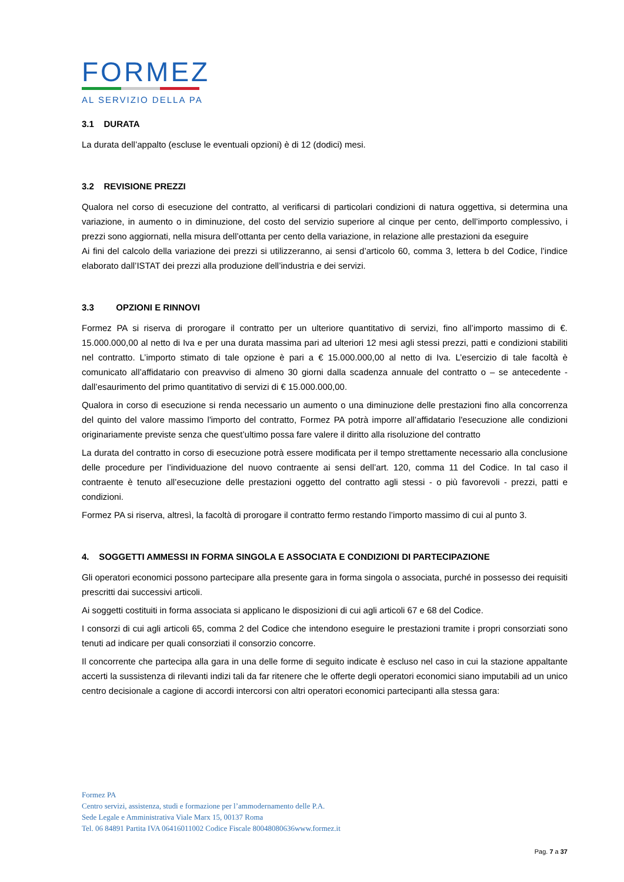FORMEZ
AL SERVIZIO DELLA PA
3.1 DURATA
La durata dell’appalto (escluse le eventuali opzioni) è di 12 (dodici) mesi.
3.2 REVISIONE PREZZI
Qualora nel corso di esecuzione del contratto, al verificarsi di particolari condizioni di natura oggettiva, si determina una variazione, in aumento o in diminuzione, del costo del servizio superiore al cinque per cento, dell’importo complessivo, i prezzi sono aggiornati, nella misura dell’ottanta per cento della variazione, in relazione alle prestazioni da eseguire
Ai fini del calcolo della variazione dei prezzi si utilizzeranno, ai sensi d’articolo 60, comma 3, lettera b del Codice, l’indice elaborato dall’ISTAT dei prezzi alla produzione dell’industria e dei servizi.
3.3 OPZIONI E RINNOVI
Formez PA si riserva di prorogare il contratto per un ulteriore quantitativo di servizi, fino all’importo massimo di €. 15.000.000,00 al netto di Iva e per una durata massima pari ad ulteriori 12 mesi agli stessi prezzi, patti e condizioni stabiliti nel contratto. L’importo stimato di tale opzione è pari a € 15.000.000,00 al netto di Iva. L’esercizio di tale facoltà è comunicato all’affidatario con preavviso di almeno 30 giorni dalla scadenza annuale del contratto o – se antecedente - dall’esaurimento del primo quantitativo di servizi di € 15.000.000,00.
Qualora in corso di esecuzione si renda necessario un aumento o una diminuzione delle prestazioni fino alla concorrenza del quinto del valore massimo l'importo del contratto, Formez PA potrà imporre all’affidatario l'esecuzione alle condizioni originariamente previste senza che quest’ultimo possa fare valere il diritto alla risoluzione del contratto
La durata del contratto in corso di esecuzione potrà essere modificata per il tempo strettamente necessario alla conclusione delle procedure per l’individuazione del nuovo contraente ai sensi dell’art. 120, comma 11 del Codice. In tal caso il contraente è tenuto all’esecuzione delle prestazioni oggetto del contratto agli stessi - o più favorevoli - prezzi, patti e condizioni.
Formez PA si riserva, altresì, la facoltà di prorogare il contratto fermo restando l’importo massimo di cui al punto 3.
4. SOGGETTI AMMESSI IN FORMA SINGOLA E ASSOCIATA E CONDIZIONI DI PARTECIPAZIONE
Gli operatori economici possono partecipare alla presente gara in forma singola o associata, purché in possesso dei requisiti prescritti dai successivi articoli.
Ai soggetti costituiti in forma associata si applicano le disposizioni di cui agli articoli 67 e 68 del Codice.
I consorzi di cui agli articoli 65, comma 2 del Codice che intendono eseguire le prestazioni tramite i propri consorziati sono tenuti ad indicare per quali consorziati il consorzio concorre.
Il concorrente che partecipa alla gara in una delle forme di seguito indicate è escluso nel caso in cui la stazione appaltante accerti la sussistenza di rilevanti indizi tali da far ritenere che le offerte degli operatori economici siano imputabili ad un unico centro decisionale a cagione di accordi intercorsi con altri operatori economici partecipanti alla stessa gara:
Formez PA
Centro servizi, assistenza, studi e formazione per l’ammodernamento delle P.A.
Sede Legale e Amministrativa Viale Marx 15, 00137 Roma
Tel. 06 84891 Partita IVA 06416011002 Codice Fiscale 80048080636www.formez.it
Pag. 7 a 37